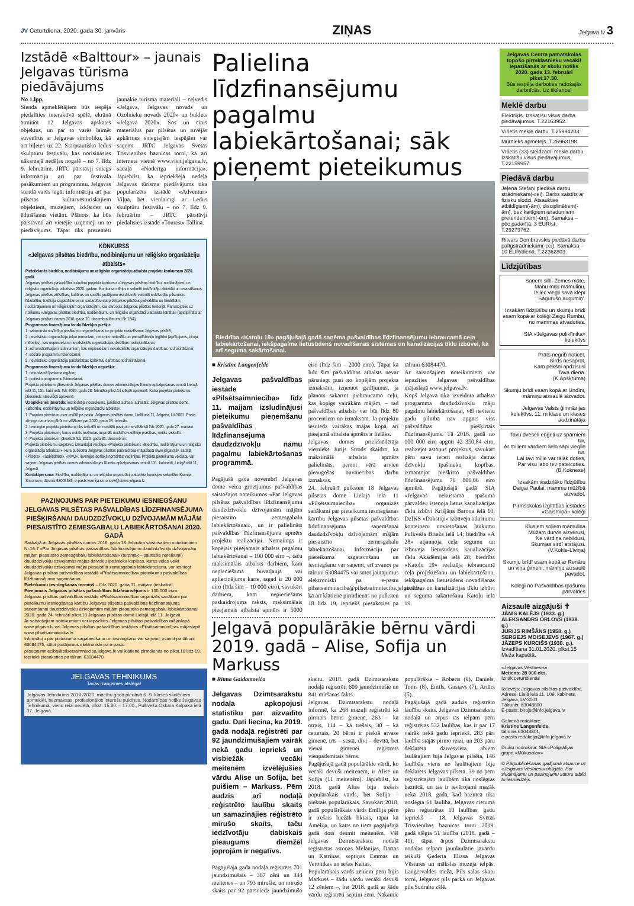JV Ceturtdiena, 2020. gada 30. janvāris ZIŅAS Jelgava.lv 3
Izstādē «Balttour» – jaunais Jelgavas tūrisma piedāvājums
No 1.lpp.
Stenda apmeklētājiem būs iespēja piedalīties interaktīvā spēlē, ekrānā atminot 12 Jelgavas apskates objektus, un par to varēs laimēt suvenīrus ar Jelgavas simboliku, kā arī biļetes uz 22. Starptautisko ledus skulptūru festivālu, kas norisināsies nākamajā nedēļas nogalē – no 7. līdz 9. februārim. JRTC pārstāvji sniegs informāciju arī par festivāla pasākumiem un programmu. Jelgavas stendā varēs iegūt informāciju arī par pilsētas kultūrvēsturiskajiem objektiem, muzejiem, izklaides un ēdināšanas vietām. Plānots, ka būs pārstāvēti arī vietējie uzņēmēji un to piedāvājums. Tāpat tiks prezentēti jaunākie tūrisma materiāli – ceļvedis «Jelgava, Jelgavas novads un Ozolnieku novads 2020» un buklets «Jelgava 2020». Šos un citus materiālus par pilsētas un tuvējās apkārtnes sniegtajām iespējām var saņemt JRTC Jelgavas Svētās Trīsvienības baznīcas tornī, kā arī interneta vietnē www.visit.jelgava.lv, sadaļā «Noderīga informācija». Jāpiebilst, ka iepriekšējā nedēļā Jelgavas tūrisma piedāvājums tika popularizēts izstādē «Adventur» Viļņā, bet vienlaicīgi ar Ledus skulptūru festivālu – no 7. līdz 9. februārim – JRTC pārstāvji piedalīsies izstādē «Tourest» Tallinā.
KONKURSS
«Jelgavas pilsētas biedrību, nodibinājumu un reliģisko organizāciju atbalsts»
Pieteikšanās biedrību, nodibinājumu un reliģisko organizāciju atbalsta projektu konkursam 2020. gadā.
Jelgavas pilsētas pašvaldība izsludina projektu konkursu «Jelgavas pilsētas biedrību, nodibinājumu un reliģisko organizāciju atbalsts» 2020. gadam. Konkursa mērķis ir sekmēt iedzīvotāju aktivitāti un iesaistīšanos Jelgavas pilsētas attīstības, kultūras un sociālo jautājumu risināšanā, veicināt iedzīvotāju pilsonisko līdzdalību, tradīciju saglabāšanos un sadarbību starp Jelgavas pilsētas pašvaldību un biedrībām, nodibinājumiem un reliģiskajām organizācijām, kas darbojas Jelgavas pilsētas teritorijā. Pamatojoties uz nolikumu «Jelgavas pilsētas biedrību, nodibinājumu un reliģisko organizāciju atbalsta kārtība» (apstiprināts ar Jelgavas pilsētas domes 2018. gada 20. decembra lēmumu Nr.15/4),
Programmas finansējuma fonda līdzekļus piešķir:
1. sabiedriski nozīmīgu pasākumu organizēšanai un projektu realizēšanai Jelgavas pilsētā;
2. nevalstisko organizāciju telpu remontam, remonta materiālu un pamatlīdzekļu iegādei (aprīkojums, biroja mēbeles), kas nepieciešami nevalstiskās organizācijas darbības nodrošināšanai;
3. administratīvajiem izdevumiem, kas nepieciešami nevalstiskās organizācijas darbības nodrošināšanai;
4. sociālo programmu īstenošanai;
5. nevalstisko organizāciju pašdarbības kolektīvu darbības nodrošināšanai.
Programmas finansējuma fonda līdzekļus nepiešķir:
1. nekustamā īpašuma iegādei;
2. politisko programmu īstenošanai.
Projektu pieteikumi jāiesniedz Jelgavas pilsētas domes administrācijas Klientu apkalpošanas centrā Lielajā ielā 11, 131. kabinetā, līdz 2020. gada 28. februāra plkst.14 slēgtā aploksnē. Katra projekta pieteikums jāiesniedz atsevišķā aploksnē.
Uz aploksnes jānorāda: iesniedzēja nosaukums, juridiskā adrese; adresāts: Jelgavas pilsētas dome, «Biedrību, nodibinājumu un reliģisko organizāciju atbalsts».
1. Projekta pieteikumu var iesūtīt pa pastu: Jelgavas pilsētas dome, Lielā iela 11, Jelgava, LV-3001. Pasta zīmoga datumam jābūt ne vēlākam par 2020. gada 28. februāri.
2. Iesniegtie projektu pieteikumi tiks izskatīti un rezultāti paziņoti ne vēlāk kā līdz 2020. gada 27. martam.
3. Projektu pieteikumi, kuros nebūs ievērotas turpmāk norādīto vadlīniju prasības, netiks izskatīti.
4. Projektu pieteikumi jārealizē līdz 2020. gada 31. decembrim.
Projekta pieteikumu sagatavo, izmantojot veidlapu «Projekta pieteikums «Biedrību, nodibinājumu un reliģisko organizāciju atbalsts»», kura publicēta Jelgavas pilsētas pašvaldības mājaslapā www.jelgava.lv. sadaļā «Pilsēta», «Sabiedrība», «NVO», ievērojot iepriekš norādītās vadlīnijas. Projekta pieteikuma veidlapu var saņemt Jelgavas pilsētas domes administrācijas Klientu apkalpošanas centrā 131. kabinetā, Lielajā ielā 11, Jelgavā.
Kontaktpersona: Biedrību, nodibinājumu un reliģisko organizāciju atbalsta komisijas sekretāre Ksenija Simonova, tālrunis 63005535, e-pasts ksenija.simonova@dome.jelgava.lv.
PAZIŅOJUMS PAR PIETEIKUMU IESNIEGŠANU JELGAVAS PILSĒTAS PAŠVALDĪBAS LĪDZFINANSĒJUMA PIEŠĶIRŠANAI DAUDZDZĪVOKĻU DZĪVOJAMĀM MĀJĀM PIESAISTĪTO ZEMESGABALU LABIEKĀRTOŠANAI 2020. GADĀ
Saskaņā ar Jelgavas pilsētas domes 2016. gada 18. februāra saistošajiem noteikumiem Nr.16-7 «Par Jelgavas pilsētas pašvaldības līdzfinansējumu daudzdzīvokļu dzīvojamām mājām piesaistīto zemesgabalu labiekārtošanai» (turpmāk – saistošie noteikumi) daudzdzīvokļu dzīvojamās mājas dzīvokļu īpašnieku kopības, kuras vēlas veikt daudzdzīvokļu dzīvojamai mājai piesaistītā zemesgabala labiekārtošanu, var iesniegt Jelgavas pilsētas pašvaldības iestādē «Pilsētsaimniecība» pieteikumu pašvaldības līdzfinansējuma saņemšanai.
Pieteikumu iesniegšanas termiņš – līdz 2020. gada 11. maijam (ieskaitot).
Pieejamais Jelgavas pilsētas pašvaldības līdzfinansējums ir 100 000 euro.
Jelgavas pilsētas pašvaldības iestāde «Pilsētsaimniecība» organizēs sanāksmi par pieteikumu iesniegšanas kārtību Jelgavas pilsētas pašvaldības līdzfinansējuma saņemšanai daudzdzīvokļu dzīvojamām mājām piesaistīto zemesgabalu labiekārtošanai 2020. gada 24. februārī plkst.18 Jelgavas pilsētas domē Lielajā ielā 11, Jelgavā.
Ar saistošajiem noteikumiem var iepazīties Jelgavas pilsētas pašvaldības mājaslapā www.jelgava.lv vai Jelgavas pilsētas pašvaldības iestādes «Pilsētsaimniecība» mājaslapā www.pilsetsaimnieciba.lv.
Informāciju par pieteikuma sagatavošanu un iesniegšanu var saņemt, zvanot pa tālruni 63084475, sūtot jautājumus elektroniski pa e-pastu pilsetsaimnieciba@pilsetsaimnieciba.jelgava.lv vai klātienē pirmdienās no plkst.18 līdz 19, iepriekš piesakoties pa tālruni 63084470.
JELGAVAS TEHNIKUMS
Tavas izaugsmes atslēga!
Jelgavas Tehnikums 2019./2020. mācību gadā piedāvā 6.-9. klases skolēniem apmeklēt, bezmaksas, profesionālos interešu pulciņus. Nodarbības notiks Jelgavas Tehnikumā, vienu reizi nedēļā, plkst. 15.30. – 17.00., Pulkveža Oskara Kalpaka ielā 37, Jelgavā.
Palielina līdzfinansējumu pagalmu labiekārtošanai; sāk pieņemt pieteikumus
Biedrība «Katoļu 19» pagājušajā gadā saņēma pašvaldības līdzfinansējumu iebraucamā ceļa labiekārtošanai, iekšpagalma lietusūdens novadīšanas sistēmas un kanalizācijas tīklu izbūvei, kā arī seguma sakārtošanai.
■ Kristīne Langenfelde
Jelgavas pašvaldības iestāde «Pilsētsaimniecība» līdz 11. maijam izsludinājusi pieteikumu pieņemšanu pašvaldības līdzfinansējuma daudzdzīvokļu namu pagalmu labiekārtošanas programmā.
Pagājušā gada novembrī Jelgavas dome veica grozījumus pašvaldības saistošajos noteikumos «Par Jelgavas pilsētas pašvaldības līdzfinansējumu daudzdzīvokļu dzīvojamām mājām piesaistīto zemesgabalu labiekārtošanai», un ir palielināts pašvaldības līdzfinansējuma apmērs projektu realizācijai. Nemainīgs ir kopējais pieejamais atbalsts pagalmu labiekārtošanai – 100 000 eiro –, taču maksimālais atbalsts darbiem, kam nepieciešama būvatļauja vai apliecinājuma karte, tagad ir 20 000 eiro (līdz šim – 10 000 eiro), savukārt darbiem, kam nepieciešams paskaidrojuma raksts, maksimālais pieejamais atbalsta apmērs ir 5000 eiro (līdz šim – 2000 eiro). Tāpat kā līdz šim pašvaldības atbalsts nevar pārsniegt pusi no kopējām projekta izmaksām, izņemot gadījumus, ja plānots sakārtot piebraucamo ceļu, kas kopīgs vairākām mājām, – tad pašvaldības atbalsts var būt līdz 80 procentiem no izmaksām. Ja projektu iesniedz vairākas mājas kopā, arī pieejamā atbalsta apmērs ir lielāks.
Jelgavas domes priekšsēdētāja vietnieks Jurijs Strods skaidro, ka maksimālā atbalsta apmērs palielināts, ņemot vērā arvien pieaugošās būvniecības darbu izmaksas.
24. februārī pulksten 18 Jelgavas pilsētas domē Lielajā ielā 11 «Pilsētsaimniecība» organizēs sanāksmi par pieteikumu iesniegšanas kārtību Jelgavas pilsētas pašvaldības līdzfinansējuma saņemšanai daudzdzīvokļu dzīvojamām mājām piesaistīto zemesgabalu labiekārtošanai. Informāciju par pieteikuma sagatavošanu un iesniegšanu var saņemt, arī zvanot pa tālruni 63084475 vai sūtot jautājumus elektroniski pa e-pastu pilsetsaimnieciba@pilsetsaimnieciba.jelgava.lv, kā arī klātienē pirmdienās no pulksten 18 līdz 19, iepriekš piesakoties pa tālruni 63084470.
Ar saistošajiem noteikumiem var iepazīties Jelgavas pašvaldības mājaslapā www.jelgava.lv.
Kopš Jelgavā tika izveidota atbalsta programma daudzdzīvokļu māju pagalmu labiekārtošanai, vēl nevienu gadu pilnībā nav apgūts viss pašvaldības piešķirtais līdzfinansējums. Tā 2018. gadā no 100 000 eiro apgūti 42 350,84 eiro, realizējot astoņus projektus, savukārt pērn savu ieceri realizēja četras dzīvokļu īpašnieku kopības, izmantojot piešķirto pašvaldības līdzfinansējumu 76 806,06 eiro apmērā. Pagājušajā gadā SIA «Jelgavas nekustamā īpašuma pārvalde» īstenoja lietus kanalizācijas tīklu izbūvi Krišjāņa Barona ielā 10; DzĪKS «Dakstiņi» izbūvēja atkritumu konteineru novietošanas laukumu Pulkveža Brieža ielā 14; biedrība «A 28» atjaunoja ceļa segumu un izbūvēja lietusūdens kanalizācijas tīklu Akadēmijas ielā 28; biedrība «Katoļu 19» realizēja iebraucamā ceļa projektēšanu un labiekārtošanu, iekšpagalma lietusūdens novadīšanas sistēmas un kanalizācijas tīklu izbūvi un seguma sakārtošanu Katoļu ielā 19.
Jelgavā populārākie bērnu vārdi 2019. gadā – Alise, Sofija un Markuss
■ Ritma Gaidamoviča
Jelgavas Dzimtsarakstu nodaļa apkopojusi statistiku par aizvadīto gadu. Dati liecina, ka 2019. gadā nodaļā reģistrēti par 92 jaundzimušajiem vairāk nekā gadu iepriekš un visbiežāk vecāki meitenēm izvēlējušies vārdu Alise un Sofija, bet puišiem – Markuss. Pērn audzis arī nodaļā reģistrēto laulību skaits un samazinājies reģistrēto mirušo skaits, taču iedzīvotāju dabiskais pieaugums diemžēl joprojām ir negatīvs.
Pagājušajā gadā nodaļā reģistrēts 701 jaundzimušais – 367 zēni un 334 meitenes – un 793 mirušie, un mirušo skaits par 92 pārsniedz jaundzimušo skaitu. 2018. gadā Dzimtsarakstu nodaļā reģistrēti 609 jaundzimušie un 841 miršanas fakts.
Jelgavas Dzimtsarakstu nodaļā informē, ka 268 mazuļi reģistrēti kā pirmais bērns ģimenē, 263 – kā otrais, 114 – kā trešais, 30 – kā ceturtais, 20 bērni ir piektā atvase ģimenē, trīs – sestā, divi – devītā, bet vienai ģimenei reģistrēts vienpadsmitais bērns.
Pagājušajā gadā populārākie vārdi, ko vecāki devuši meitenēm, ir Alise un Sofija (11 meitenēm). Jāpiebilst, ka 2018. gadā Alise bija trešais populārākais vārds, bet Sofija – piektais populārākais. Savukārt 2018. gadā populārākais vārds Emīlija pērn ir trešais biežāk liktais, tāpat kā Amēlija, un katrs no tiem pagājušajā gadā dots desmit meitenēm. Vēl Jelgavas Dzimtsarakstu nodaļā reģistrētas astoņas Melānijas, Dārtas un Katrīnas, septiņas Emmas un Veronikas un sešas Keitas.
Populārākais vārds zēniem pērn bijis Markuss – šādu vārdu vecāki devuši 12 zēniem –, bet 2018. gadā ar šādu vārdu reģistrēti septiņi zēni. Nākamie populārākie – Roberts (9), Daniels, Toms (8), Emīls, Gustavs (7), Artūrs (5).
Pagājušajā gadā audzis reģistrēto laulību skaits. Jelgavas Dzimtsarakstu nodaļā un ārpus tās telpām pērn reģistrētas 532 laulības, kas ir par 17 vairāk nekā gadu iepriekš. 283 pāri laulībā stājās pirmo reizi, un 203 pāru deklarētā dzīvesvieta abiem laulātajiem bija Jelgavas pilsēta, 146 laulībās viens no laulātajiem bija deklarēts Jelgavas pilsētā. 39 no pērn reģistrētajām laulībām tika noslēgtas baznīcā, un tas ir ievērojami mazāk nekā 2018. gadā, kad baznīcā tika noslēgta 61 laulība. Jelgavas cietumā pērn reģistrētas 10 laulības, gadu iepriekš – 18. Jelgavas Svētās Trīsvienības baznīcas tornī 2019. gadā slēgta 51 laulība (2018. gadā – 41), tāpat ārpus Dzimtsarakstu nodaļas telpām jaunlaulātie jāvārdu teikuši Ģederta Eliasa Jelgavas Vēstures un mākslas muzeja telpās, Langervaldes mežā, Pils salas skatu tornī, Jelgavas pils parkā un Jelgavas pils Sudraba zālē.
Jelgavas Centra pamatskolas topošo pirmklasnieku vecāki!
Iepazīšanās ar skolu notiks
2020. gada 13. februārī plkst.17.30.
Būs iespēja darboties radošajās darbnīcās. Uz tikšanos!
Meklē darbu
Elektriķis. Izskatīšu visus darba piedāvājumus. T.22163952.
Vīrietis meklē darbu. T.25994203.
Mūrnieks apmetējs. T.26963198.
Vīrietis (33) steidzami meklē darbu. Izskatīšu visus piedāvājumus. T.22159957.
Piedāvā darbu
Jeļena Stefani piedāvā darbu strādniekam(-cei). Darbs saistīts ar fizisku slodzi. Atsaukties atbildīgiem(-ām), disciplinētiem(-ām), bez kaitīgiem ieradumiem pretendentiem(-ēm). Samaksa – pēc padarītā, 3 EUR/st. T.29279762.
Ritvars Dombrovskis piedāvā darbu palīgstrādniekam(-cei). Samaksa – 10 EUR/dienā. T.22362803.
Līdzjūtības
Saņem silti, Zemes māte,
Manu mīļu māmuliņu,
Ieliec viegli savā klēpī
Sagurušo augumiņ'.
Izsakām līdzjūtību un skumju brīdī esam kopā ar kolēģi Zaigu Rumbu, no mammas atvadoties.
SIA «Jelgavas poliklīnika» kolektīvs
Prāts negrib noticēt,
Sirds nesaprot,
Kam pēkšņi apdzisusi
Tava diena.
(K.Apškrūma)
Skumju brīdī esam kopā ar Undīni, māmiņu aizsaulē aizvadot.
Jelgavas Valsts ģimnāzijas kolektīvs, 11. m klase un klases audzinātāja
Tavu dvēseli eņģeļi uz spārniem tur,
Ar mīļiem vārdiem lielo sāpi viegliņ tur.
Lai tavi mīļie var tālāk doties,
Par visu labo tev pateicoties.
(B.Koknese)
Izsakām visdziļāko līdzjūtību Daigai Paulai, mammu mūžībā aizvadot.
Pirmsskolas izglītības iestādes «Gaismiņa» kolēģi
Klusiem soļiem māmuliņa
Mūžam durvis aizvērusi,
Ne vārdiņa nebildusi,
Skumjas sirdī atstājusi.
(V.Kokle-Līviņa)
Skumju brīdī esam kopā ar Renāru un viņa ģimeni, māmiņu aizsaulē pavadot.
Kolēģi no Pašvaldības īpašumu pārvaldes
Aizsaulē aizgājuši ✝
JĀNIS KALĒJS (1933. g.)
ALEKSANDRS ORLOVS (1938. g.)
JURIJS RIMŠĀNS (1958. g.)
SERGEJS MOISEJEVS (1967. g.)
JĀZEPS KURCIŠS (1930. g.).
Izvadīšana 31.01.2020. plkst.15 Meža kapsētā.
«Jelgavas Vēstnesis»
Metiens: 28 000 eks.
Iznāk ceturtdienās
Izdevējs: Jelgavas pilsētas pašvaldība
Adrese: Lielā iela 11, 109. kabinets, Jelgava, LV-3001
Tālrunis: 63048800
E-pasts: birojs@info.jelgava.lv
Galvenā redaktore:
Kristīne Langenfelde,
tālrunis 63048801,
e-pasts redakcija@info.jelgava.lv
Druku nodrošina: SIA «Poligrāfijas grupa «Mūkusala»»
© Pārpublicēšanas gadījumā atsauce uz «Jelgavas Vēstnesi» obligāta. Par sludinājumu un paziņojumu saturu atbild to iesniedzējs.